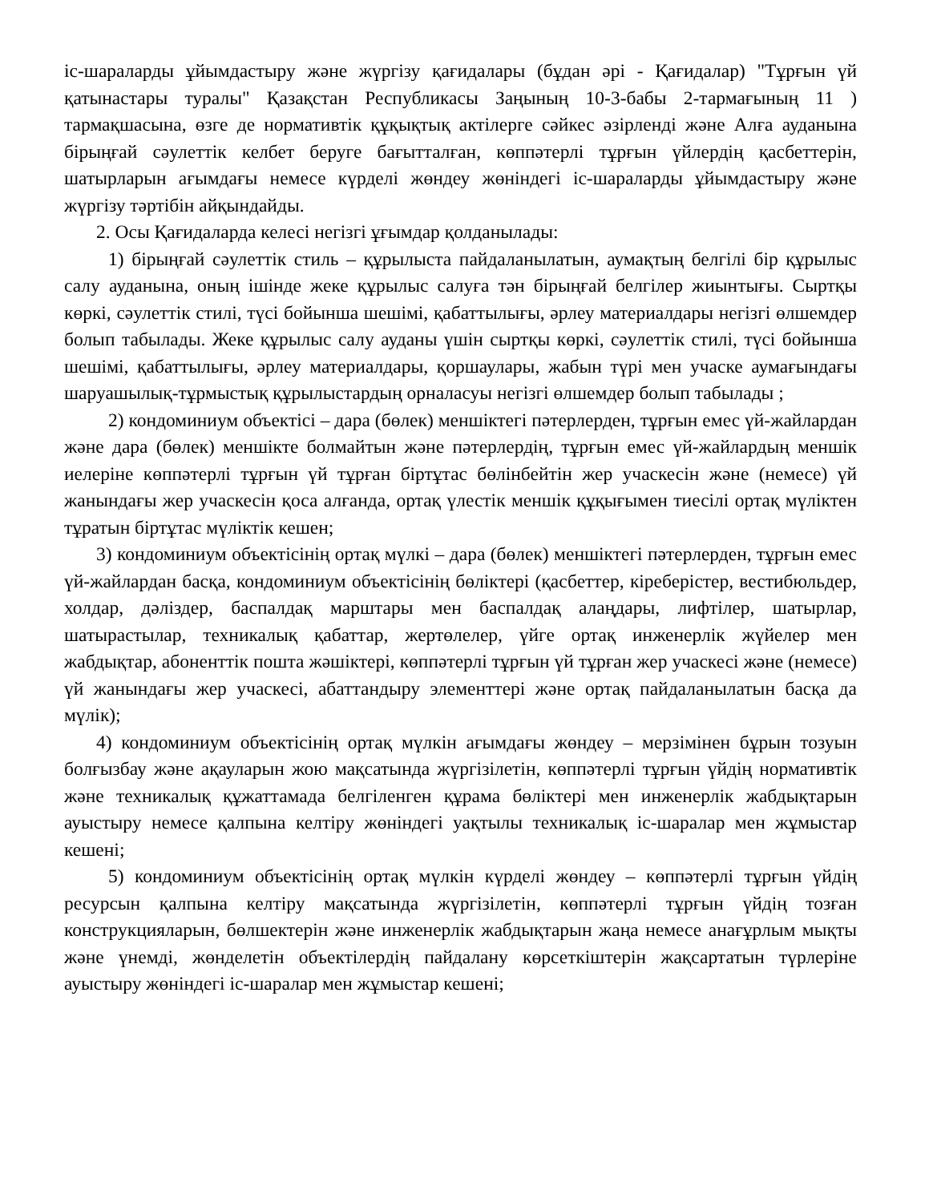іс-шараларды ұйымдастыру және жүргізу қағидалары (бұдан әрі - Қағидалар) "Тұрғын үй қатынастары туралы" Қазақстан Республикасы Заңының 10-3-бабы 2-тармағының 11 ) тармақшасына, өзге де нормативтік құқықтық актілерге сәйкес әзірленді және Алға ауданына бірыңғай сәулеттік келбет беруге бағытталған, көппәтерлі тұрғын үйлердің қасбеттерін, шатырларын ағымдағы немесе күрделі жөндеу жөніндегі іс-шараларды ұйымдастыру және жүргізу тәртібін айқындайды.
2. Осы Қағидаларда келесі негізгі ұғымдар қолданылады:
1) бірыңғай сәулеттік стиль – құрылыста пайдаланылатын, аумақтың белгілі бір құрылыс салу ауданына, оның ішінде жеке құрылыс салуға тән бірыңғай белгілер жиынтығы. Сыртқы көркі, сәулеттік стилі, түсі бойынша шешімі, қабаттылығы, әрлеу материалдары негізгі өлшемдер болып табылады. Жеке құрылыс салу ауданы үшін сыртқы көркі, сәулеттік стилі, түсі бойынша шешімі, қабаттылығы, әрлеу материалдары, қоршаулары, жабын түрі мен учаске аумағындағы шаруашылық-тұрмыстық құрылыстардың орналасуы негізгі өлшемдер болып табылады ;
2) кондоминиум объектісі – дара (бөлек) меншіктегі пәтерлерден, тұрғын емес үй-жайлардан және дара (бөлек) меншікте болмайтын және пәтерлердің, тұрғын емес үй-жайлардың меншік иелеріне көппәтерлі тұрғын үй тұрған біртұтас бөлінбейтін жер учаскесін және (немесе) үй жанындағы жер учаскесін қоса алғанда, ортақ үлестік меншік құқығымен тиесілі ортақ мүліктен тұратын біртұтас мүліктік кешен;
3) кондоминиум объектісінің ортақ мүлкі – дара (бөлек) меншіктегі пәтерлерден, тұрғын емес үй-жайлардан басқа, кондоминиум объектісінің бөліктері (қасбеттер, кіреберістер, вестибюльдер, холдар, дәліздер, баспалдақ марштары мен баспалдақ алаңдары, лифтілер, шатырлар, шатырастылар, техникалық қабаттар, жертөлелер, үйге ортақ инженерлік жүйелер мен жабдықтар, абоненттік пошта жәшіктері, көппәтерлі тұрғын үй тұрған жер учаскесі және (немесе) үй жанындағы жер учаскесі, абаттандыру элементтері және ортақ пайдаланылатын басқа да мүлік);
4) кондоминиум объектісінің ортақ мүлкін ағымдағы жөндеу – мерзімінен бұрын тозуын болғызбау және ақауларын жою мақсатында жүргізілетін, көппәтерлі тұрғын үйдің нормативтік және техникалық құжаттамада белгіленген құрама бөліктері мен инженерлік жабдықтарын ауыстыру немесе қалпына келтіру жөніндегі уақтылы техникалық іс-шаралар мен жұмыстар кешені;
5) кондоминиум объектісінің ортақ мүлкін күрделі жөндеу – көппәтерлі тұрғын үйдің ресурсын қалпына келтіру мақсатында жүргізілетін, көппәтерлі тұрғын үйдің тозған конструкцияларын, бөлшектерін және инженерлік жабдықтарын жаңа немесе анағұрлым мықты және үнемді, жөнделетін объектілердің пайдалану көрсеткіштерін жақсартатын түрлеріне ауыстыру жөніндегі іс-шаралар мен жұмыстар кешені;